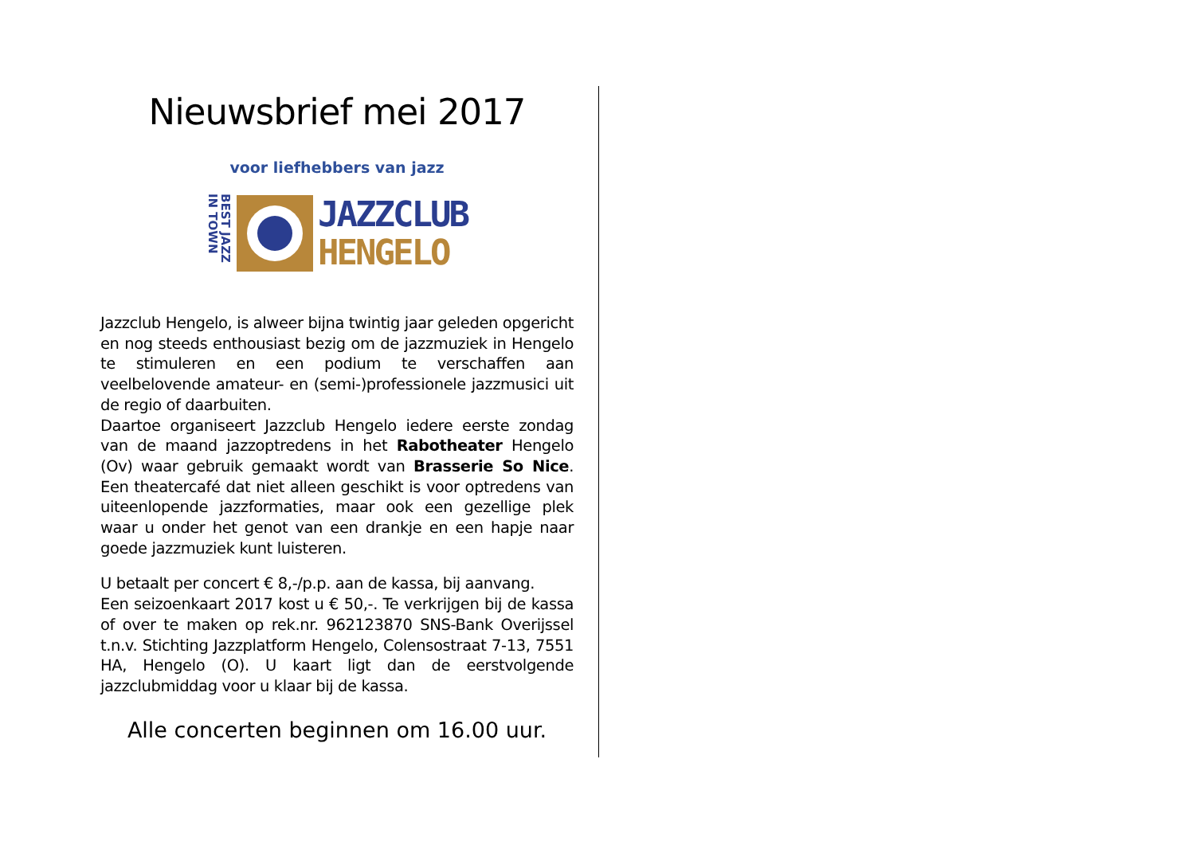Nieuwsbrief mei 2017
voor liefhebbers van jazz
BEST JAZZ IN TOWN
JAZZCLUB
HENGELO
Jazzclub Hengelo, is alweer bijna twintig jaar geleden opgericht en nog steeds enthousiast bezig om de jazzmuziek in Hengelo te stimuleren en een podium te verschaffen aan veelbelovende amateur- en (semi-)professionele jazzmusici uit de regio of daarbuiten.
Daartoe organiseert Jazzclub Hengelo iedere eerste zondag van de maand jazzoptredens in het Rabotheater Hengelo (Ov) waar gebruik gemaakt wordt van Brasserie So Nice. Een theatercafé dat niet alleen geschikt is voor optredens van uiteenlopende jazzformaties, maar ook een gezellige plek waar u onder het genot van een drankje en een hapje naar goede jazzmuziek kunt luisteren.
U betaalt per concert € 8,-/p.p. aan de kassa, bij aanvang.
Een seizoenkaart 2017 kost u € 50,-. Te verkrijgen bij de kassa of over te maken op rek.nr. 962123870 SNS-Bank Overijssel t.n.v. Stichting Jazzplatform Hengelo, Colensostraat 7-13, 7551 HA, Hengelo (O). U kaart ligt dan de eerstvolgende jazzclubmiddag voor u klaar bij de kassa.
Alle concerten beginnen om 16.00 uur.